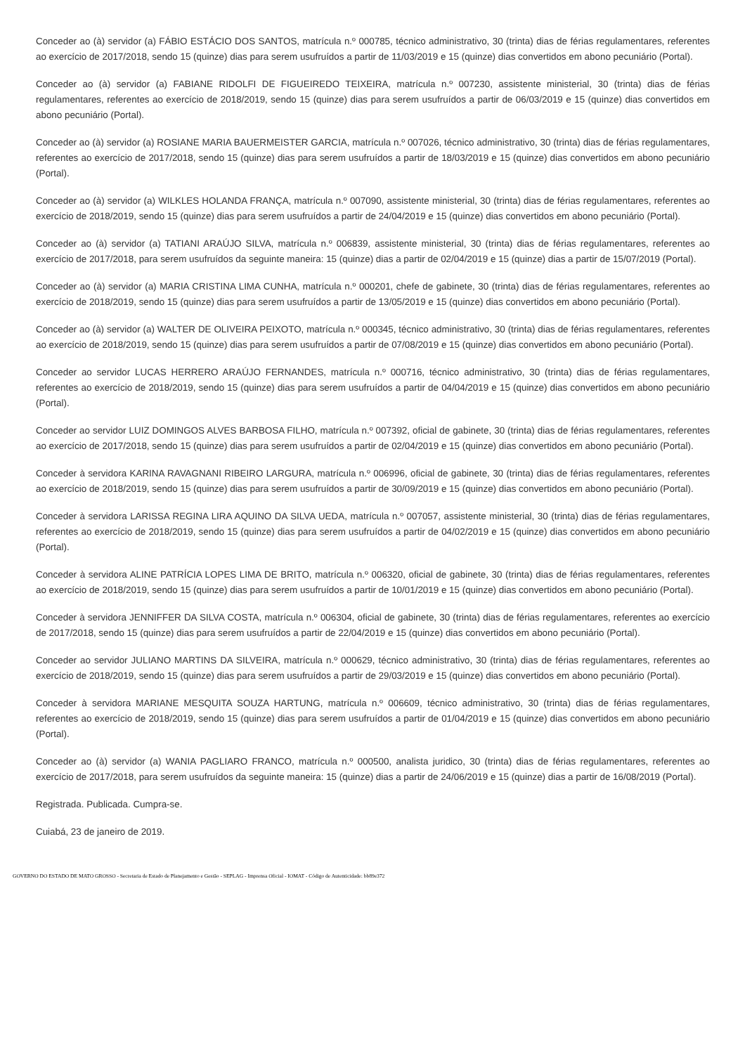Conceder ao (à) servidor (a) FÁBIO ESTÁCIO DOS SANTOS, matrícula n.º 000785, técnico administrativo, 30 (trinta) dias de férias regulamentares, referentes ao exercício de 2017/2018, sendo 15 (quinze) dias para serem usufruídos a partir de 11/03/2019 e 15 (quinze) dias convertidos em abono pecuniário (Portal).
Conceder ao (à) servidor (a) FABIANE RIDOLFI DE FIGUEIREDO TEIXEIRA, matrícula n.º 007230, assistente ministerial, 30 (trinta) dias de férias regulamentares, referentes ao exercício de 2018/2019, sendo 15 (quinze) dias para serem usufruídos a partir de 06/03/2019 e 15 (quinze) dias convertidos em abono pecuniário (Portal).
Conceder ao (à) servidor (a) ROSIANE MARIA BAUERMEISTER GARCIA, matrícula n.º 007026, técnico administrativo, 30 (trinta) dias de férias regulamentares, referentes ao exercício de 2017/2018, sendo 15 (quinze) dias para serem usufruídos a partir de 18/03/2019 e 15 (quinze) dias convertidos em abono pecuniário (Portal).
Conceder ao (à) servidor (a) WILKLES HOLANDA FRANÇA, matrícula n.º 007090, assistente ministerial, 30 (trinta) dias de férias regulamentares, referentes ao exercício de 2018/2019, sendo 15 (quinze) dias para serem usufruídos a partir de 24/04/2019 e 15 (quinze) dias convertidos em abono pecuniário (Portal).
Conceder ao (à) servidor (a) TATIANI ARAÚJO SILVA, matrícula n.º 006839, assistente ministerial, 30 (trinta) dias de férias regulamentares, referentes ao exercício de 2017/2018, para serem usufruídos da seguinte maneira: 15 (quinze) dias a partir de 02/04/2019 e 15 (quinze) dias a partir de 15/07/2019 (Portal).
Conceder ao (à) servidor (a) MARIA CRISTINA LIMA CUNHA, matrícula n.º 000201, chefe de gabinete, 30 (trinta) dias de férias regulamentares, referentes ao exercício de 2018/2019, sendo 15 (quinze) dias para serem usufruídos a partir de 13/05/2019 e 15 (quinze) dias convertidos em abono pecuniário (Portal).
Conceder ao (à) servidor (a) WALTER DE OLIVEIRA PEIXOTO, matrícula n.º 000345, técnico administrativo, 30 (trinta) dias de férias regulamentares, referentes ao exercício de 2018/2019, sendo 15 (quinze) dias para serem usufruídos a partir de 07/08/2019 e 15 (quinze) dias convertidos em abono pecuniário (Portal).
Conceder ao servidor LUCAS HERRERO ARAÚJO FERNANDES, matrícula n.º 000716, técnico administrativo, 30 (trinta) dias de férias regulamentares, referentes ao exercício de 2018/2019, sendo 15 (quinze) dias para serem usufruídos a partir de 04/04/2019 e 15 (quinze) dias convertidos em abono pecuniário (Portal).
Conceder ao servidor LUIZ DOMINGOS ALVES BARBOSA FILHO, matrícula n.º 007392, oficial de gabinete, 30 (trinta) dias de férias regulamentares, referentes ao exercício de 2017/2018, sendo 15 (quinze) dias para serem usufruídos a partir de 02/04/2019 e 15 (quinze) dias convertidos em abono pecuniário (Portal).
Conceder à servidora KARINA RAVAGNANI RIBEIRO LARGURA, matrícula n.º 006996, oficial de gabinete, 30 (trinta) dias de férias regulamentares, referentes ao exercício de 2018/2019, sendo 15 (quinze) dias para serem usufruídos a partir de 30/09/2019 e 15 (quinze) dias convertidos em abono pecuniário (Portal).
Conceder à servidora LARISSA REGINA LIRA AQUINO DA SILVA UEDA, matrícula n.º 007057, assistente ministerial, 30 (trinta) dias de férias regulamentares, referentes ao exercício de 2018/2019, sendo 15 (quinze) dias para serem usufruídos a partir de 04/02/2019 e 15 (quinze) dias convertidos em abono pecuniário (Portal).
Conceder à servidora ALINE PATRÍCIA LOPES LIMA DE BRITO, matrícula n.º 006320, oficial de gabinete, 30 (trinta) dias de férias regulamentares, referentes ao exercício de 2018/2019, sendo 15 (quinze) dias para serem usufruídos a partir de 10/01/2019 e 15 (quinze) dias convertidos em abono pecuniário (Portal).
Conceder à servidora JENNIFFER DA SILVA COSTA, matrícula n.º 006304, oficial de gabinete, 30 (trinta) dias de férias regulamentares, referentes ao exercício de 2017/2018, sendo 15 (quinze) dias para serem usufruídos a partir de 22/04/2019 e 15 (quinze) dias convertidos em abono pecuniário (Portal).
Conceder ao servidor JULIANO MARTINS DA SILVEIRA, matrícula n.º 000629, técnico administrativo, 30 (trinta) dias de férias regulamentares, referentes ao exercício de 2018/2019, sendo 15 (quinze) dias para serem usufruídos a partir de 29/03/2019 e 15 (quinze) dias convertidos em abono pecuniário (Portal).
Conceder à servidora MARIANE MESQUITA SOUZA HARTUNG, matrícula n.º 006609, técnico administrativo, 30 (trinta) dias de férias regulamentares, referentes ao exercício de 2018/2019, sendo 15 (quinze) dias para serem usufruídos a partir de 01/04/2019 e 15 (quinze) dias convertidos em abono pecuniário (Portal).
Conceder ao (à) servidor (a) WANIA PAGLIARO FRANCO, matrícula n.º 000500, analista juridico, 30 (trinta) dias de férias regulamentares, referentes ao exercício de 2017/2018, para serem usufruídos da seguinte maneira: 15 (quinze) dias a partir de 24/06/2019 e 15 (quinze) dias a partir de 16/08/2019 (Portal).
Registrada. Publicada. Cumpra-se.
Cuiabá, 23 de janeiro de 2019.
GOVERNO DO ESTADO DE MATO GROSSO - Secretaria de Estado de Planejamento e Gestão - SEPLAG - Imprensa Oficial - IOMAT - Código de Autenticidade: bb89e372